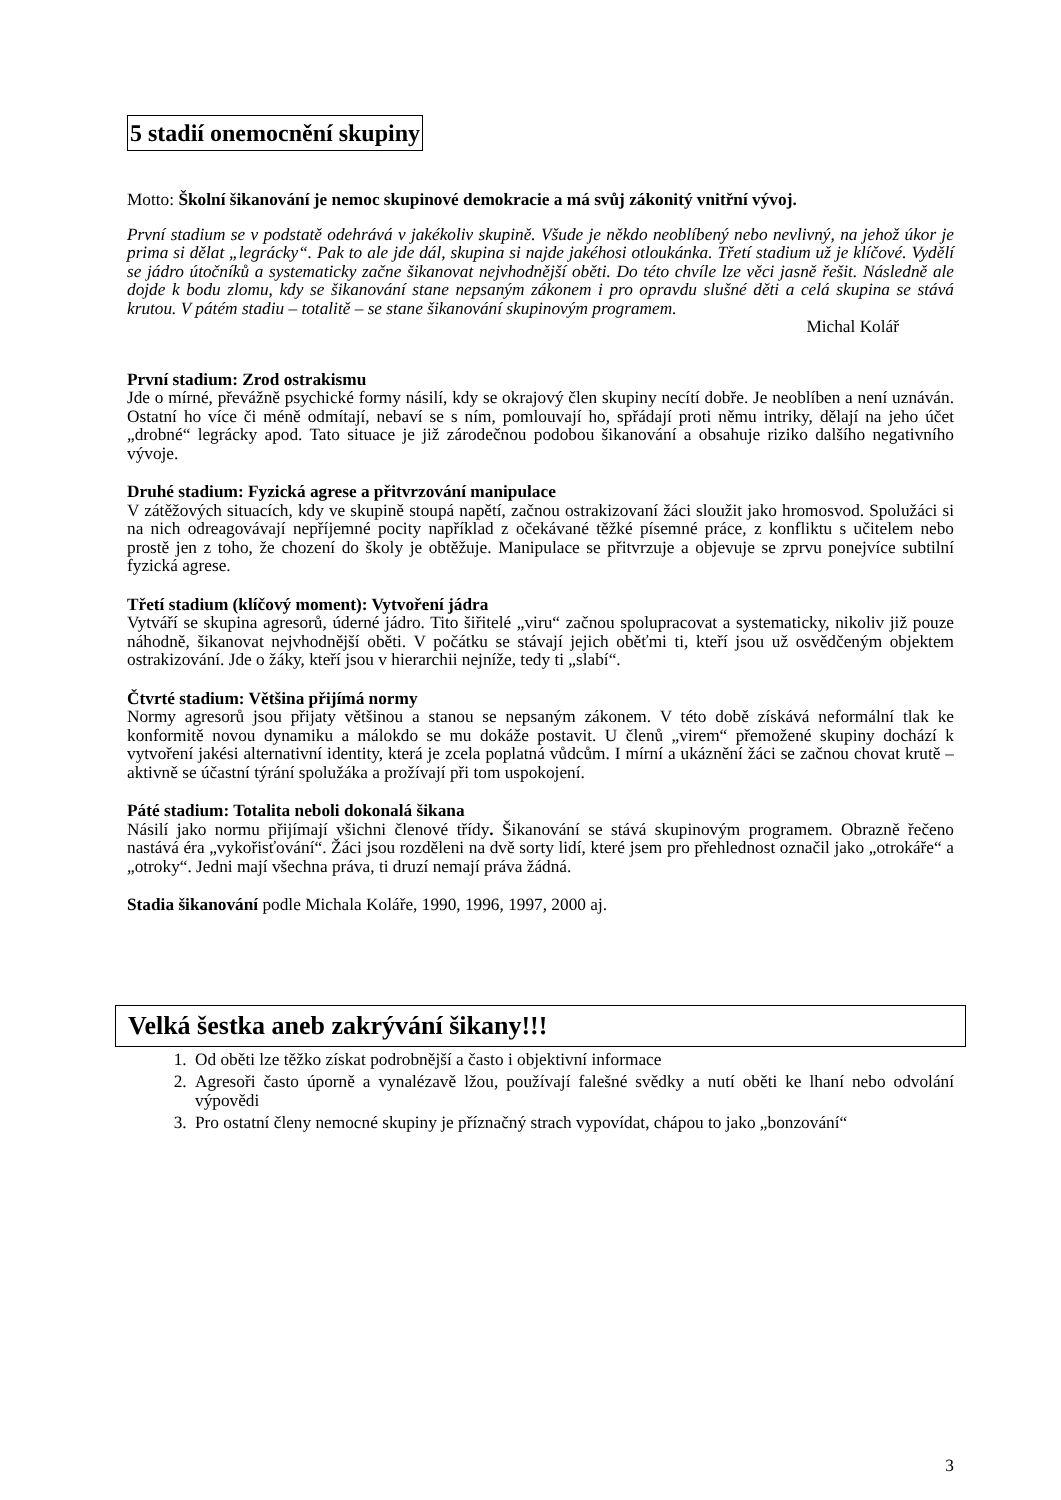5 stadií onemocnění skupiny
Motto: Školní šikanování je nemoc skupinové demokracie a má svůj zákonitý vnitřní vývoj.
První stadium se v podstatě odehrává v jakékoliv skupině. Všude je někdo neoblíbený nebo nevlivný, na jehož úkor je prima si dělat „legrácky“. Pak to ale jde dál, skupina si najde jakéhosi otloukánka. Třetí stadium už je klíčové. Vydělí se jádro útočníků a systematicky začne šikanovat nejvhodnější oběti. Do této chvíle lze věci jasně řešit. Následně ale dojde k bodu zlomu, kdy se šikanování stane nepsaným zákonem i pro opravdu slušné děti a celá skupina se stává krutou. V pátém stadiu – totalitě – se stane šikanování skupinovým programem.
Michal Kolář
První stadium: Zrod ostrakismu
Jde o mírné, převážně psychické formy násilí, kdy se okrajový člen skupiny necítí dobře. Je neoblíben a není uznáván. Ostatní ho více či méně odmítají, nebaví se s ním, pomlouvají ho, spřádají proti němu intriky, dělají na jeho účet „drobné“ legrácky apod. Tato situace je již zárodečnou podobou šikanování a obsahuje riziko dalšího negativního vývoje.
Druhé stadium: Fyzická agrese a přitvrzování manipulace
V zátěžových situacích, kdy ve skupině stoupá napětí, začnou ostrakizovaní žáci sloužit jako hromosvod. Spolužáci si na nich odreagovávají nepříjemné pocity například z očekávané těžké písemné práce, z konfliktu s učitelem nebo prostě jen z toho, že chození do školy je obtěžuje. Manipulace se přitvrzuje a objevuje se zprvu ponejvíce subtilní fyzická agrese.
Třetí stadium (klíčový moment): Vytvoření jádra
Vytváří se skupina agresorů, úderné jádro. Tito šiřitelé „viru“ začnou spolupracovat a systematicky, nikoliv již pouze náhodně, šikanovat nejvhodnější oběti. V počátku se stávají jejich oběťmi ti, kteří jsou už osvědčeným objektem ostrakizování. Jde o žáky, kteří jsou v hierarchii nejníže, tedy ti „slabí“.
Čtvrté stadium: Většina přijímá normy
Normy agresorů jsou přijaty většinou a stanou se nepsaným zákonem. V této době získává neformální tlak ke konformitě novou dynamiku a málokdo se mu dokáže postavit. U členů „virem“ přemožené skupiny dochází k vytvoření jakési alternativní identity, která je zcela poplatná vůdcům. I mírní a ukáznění žáci se začnou chovat krutě – aktivně se účastní týrání spolužáka a prožívají při tom uspokojení.
Páté stadium: Totalita neboli dokonalá šikana
Násilí jako normu přijímají všichni členové třídy. Šikanování se stává skupinovým programem. Obrazně řečeno nastává éra „vykořisťování“. Žáci jsou rozděleni na dvě sorty lidí, které jsem pro přehlednost označil jako „otrokáře“ a „otroky“. Jedni mají všechna práva, ti druzí nemají práva žádná.
Stadia šikanování podle Michala Koláře, 1990, 1996, 1997, 2000 aj.
Velká šestka aneb zakrývání šikany!!!
1. Od oběti lze těžko získat podrobnější a často i objektivní informace
2. Agresoři často úporně a vynalézavě lžou, používají falešné svědky a nutí oběti ke lhaní nebo odvolání výpovědi
3. Pro ostatní členy nemocné skupiny je příznačný strach vypovídat, chápou to jako „bonzování“
3